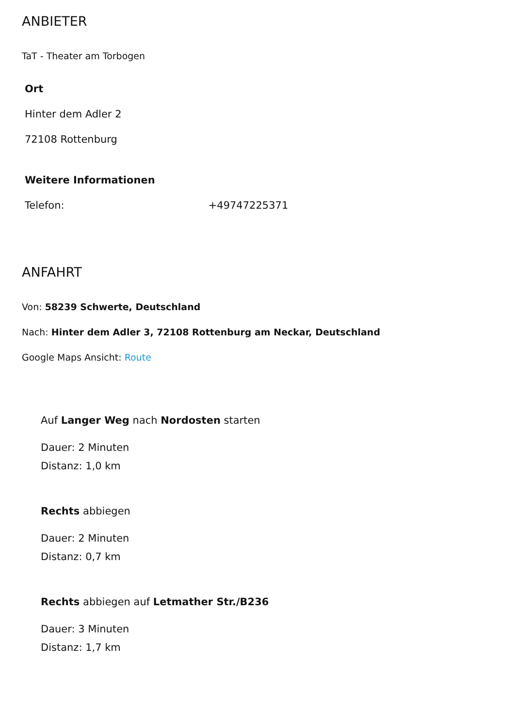ANBIETER
TaT - Theater am Torbogen
Ort
Hinter dem Adler 2
72108 Rottenburg
Weitere Informationen
Telefon: +49747225371
ANFAHRT
Von: 58239 Schwerte, Deutschland
Nach: Hinter dem Adler 3, 72108 Rottenburg am Neckar, Deutschland
Google Maps Ansicht: Route
Auf Langer Weg nach Nordosten starten
Dauer: 2 Minuten
Distanz: 1,0 km
Rechts abbiegen
Dauer: 2 Minuten
Distanz: 0,7 km
Rechts abbiegen auf Letmather Str./B236
Dauer: 3 Minuten
Distanz: 1,7 km